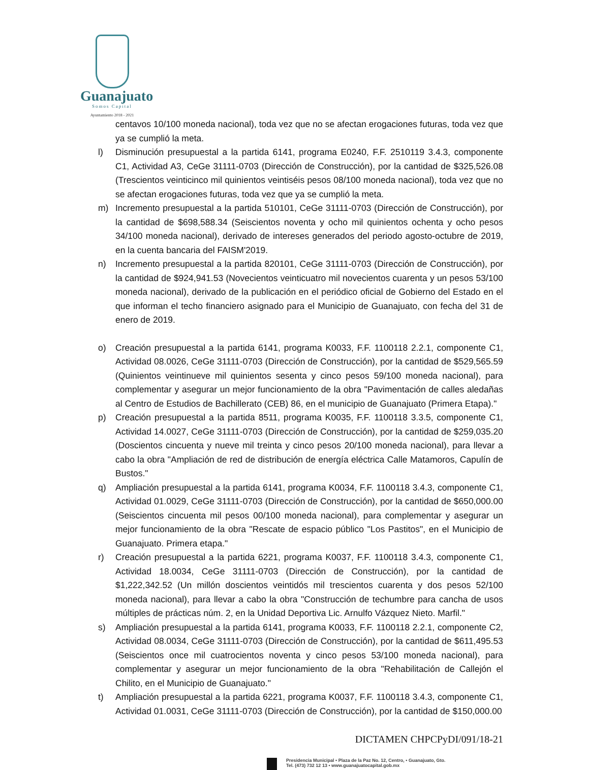Guanajuato
Somos Capital
Ayuntamiento 2018 - 2021
centavos 10/100 moneda nacional), toda vez que no se afectan erogaciones futuras, toda vez que ya se cumplió la meta.
l) Disminución presupuestal a la partida 6141, programa E0240, F.F. 2510119 3.4.3, componente C1, Actividad A3, CeGe 31111-0703 (Dirección de Construcción), por la cantidad de $325,526.08 (Trescientos veinticinco mil quinientos veintiséis pesos 08/100 moneda nacional), toda vez que no se afectan erogaciones futuras, toda vez que ya se cumplió la meta.
m) Incremento presupuestal a la partida 510101, CeGe 31111-0703 (Dirección de Construcción), por la cantidad de $698,588.34 (Seiscientos noventa y ocho mil quinientos ochenta y ocho pesos 34/100 moneda nacional), derivado de intereses generados del periodo agosto-octubre de 2019, en la cuenta bancaria del FAISM'2019.
n) Incremento presupuestal a la partida 820101, CeGe 31111-0703 (Dirección de Construcción), por la cantidad de $924,941.53 (Novecientos veinticuatro mil novecientos cuarenta y un pesos 53/100 moneda nacional), derivado de la publicación en el periódico oficial de Gobierno del Estado en el que informan el techo financiero asignado para el Municipio de Guanajuato, con fecha del 31 de enero de 2019.
o) Creación presupuestal a la partida 6141, programa K0033, F.F. 1100118 2.2.1, componente C1, Actividad 08.0026, CeGe 31111-0703 (Dirección de Construcción), por la cantidad de $529,565.59 (Quinientos veintinueve mil quinientos sesenta y cinco pesos 59/100 moneda nacional), para complementar y asegurar un mejor funcionamiento de la obra "Pavimentación de calles aledañas al Centro de Estudios de Bachillerato (CEB) 86, en el municipio de Guanajuato (Primera Etapa)."
p) Creación presupuestal a la partida 8511, programa K0035, F.F. 1100118 3.3.5, componente C1, Actividad 14.0027, CeGe 31111-0703 (Dirección de Construcción), por la cantidad de $259,035.20 (Doscientos cincuenta y nueve mil treinta y cinco pesos 20/100 moneda nacional), para llevar a cabo la obra "Ampliación de red de distribución de energía eléctrica Calle Matamoros, Capulín de Bustos."
q) Ampliación presupuestal a la partida 6141, programa K0034, F.F. 1100118 3.4.3, componente C1, Actividad 01.0029, CeGe 31111-0703 (Dirección de Construcción), por la cantidad de $650,000.00 (Seiscientos cincuenta mil pesos 00/100 moneda nacional), para complementar y asegurar un mejor funcionamiento de la obra "Rescate de espacio público "Los Pastitos", en el Municipio de Guanajuato. Primera etapa."
r) Creación presupuestal a la partida 6221, programa K0037, F.F. 1100118 3.4.3, componente C1, Actividad 18.0034, CeGe 31111-0703 (Dirección de Construcción), por la cantidad de $1,222,342.52 (Un millón doscientos veintidós mil trescientos cuarenta y dos pesos 52/100 moneda nacional), para llevar a cabo la obra "Construcción de techumbre para cancha de usos múltiples de prácticas núm. 2, en la Unidad Deportiva Lic. Arnulfo Vázquez Nieto. Marfil."
s) Ampliación presupuestal a la partida 6141, programa K0033, F.F. 1100118 2.2.1, componente C2, Actividad 08.0034, CeGe 31111-0703 (Dirección de Construcción), por la cantidad de $611,495.53 (Seiscientos once mil cuatrocientos noventa y cinco pesos 53/100 moneda nacional), para complementar y asegurar un mejor funcionamiento de la obra "Rehabilitación de Callejón el Chilito, en el Municipio de Guanajuato."
t) Ampliación presupuestal a la partida 6221, programa K0037, F.F. 1100118 3.4.3, componente C1, Actividad 01.0031, CeGe 31111-0703 (Dirección de Construcción), por la cantidad de $150,000.00
DICTAMEN CHPCPyDI/091/18-21
Presidencia Municipal • Plaza de la Paz No. 12, Centro, • Guanajuato, Gto.
Tel. (473) 732 12 13 • www.guanajuatocapital.gob.mx